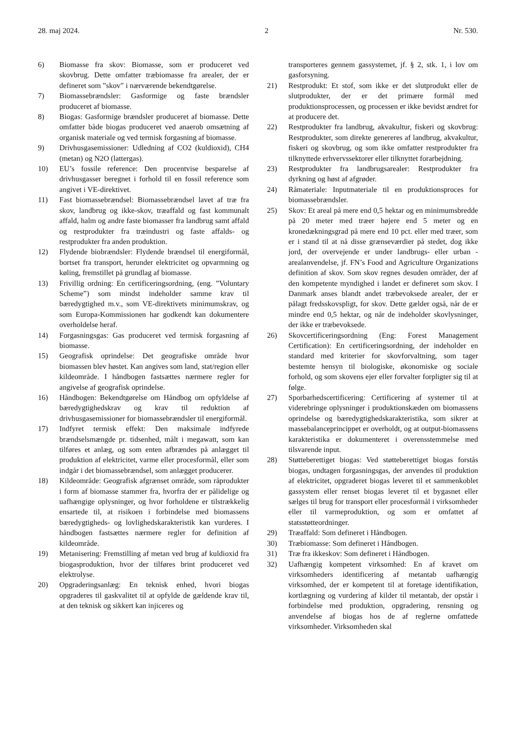28. maj 2024. 2 Nr. 530.
6) Biomasse fra skov: Biomasse, som er produceret ved skovbrug. Dette omfatter træbiomasse fra arealer, der er defineret som ”skov” i nærværende bekendtgørelse.
7) Biomassebrændsler: Gasformige og faste brændsler produceret af biomasse.
8) Biogas: Gasformige brændsler produceret af biomasse. Dette omfatter både biogas produceret ved anaerob omsætning af organisk materiale og ved termisk forgasning af biomasse.
9) Drivhusgasemissioner: Udledning af CO2 (kuldioxid), CH4 (metan) og N2O (lattergas).
10) EU’s fossile reference: Den procentvise besparelse af drivhusgasser beregnet i forhold til en fossil reference som angivet i VE-direktivet.
11) Fast biomassebrændsel: Biomassebrændsel lavet af træ fra skov, landbrug og ikke-skov, træaffald og fast kommunalt affald, halm og andre faste biomasser fra landbrug samt affald og restprodukter fra træindustri og faste affalds- og restprodukter fra anden produktion.
12) Flydende biobrændsler: Flydende brændsel til energiformål, bortset fra transport, herunder elektricitet og opvarmning og køling, fremstillet på grundlag af biomasse.
13) Frivillig ordning: En certificeringsordning, (eng. ”Voluntary Scheme”) som mindst indeholder samme krav til bæredygtighed m.v., som VE-direktivets minimumskrav, og som Europa-Kommissionen har godkendt kan dokumentere overholdelse heraf.
14) Forgasningsgas: Gas produceret ved termisk forgasning af biomasse.
15) Geografisk oprindelse: Det geografiske område hvor biomassen blev høstet. Kan angives som land, stat/region eller kildeområde. I håndbogen fastsættes nærmere regler for angivelse af geografisk oprindelse.
16) Håndbogen: Bekendtgørelse om Håndbog om opfyldelse af bæredygtighedskrav og krav til reduktion af drivhusgasemissioner for biomassebrændsler til energiformål.
17) Indfyret termisk effekt: Den maksimale indfyrede brændselsmængde pr. tidsenhed, målt i megawatt, som kan tilføres et anlæg, og som enten afbrændes på anlægget til produktion af elektricitet, varme eller procesformål, eller som indgår i det biomassebrændsel, som anlægget producerer.
18) Kildeområde: Geografisk afgrænset område, som råprodukter i form af biomasse stammer fra, hvorfra der er pålidelige og uafhængige oplysninger, og hvor forholdene er tilstrækkelig ensartede til, at risikoen i forbindelse med biomassens bæredygtigheds- og lovlighedskarakteristik kan vurderes. I håndbogen fastsættes nærmere regler for definition af kildeområde.
19) Metanisering: Fremstilling af metan ved brug af kuldioxid fra biogasproduktion, hvor der tilføres brint produceret ved elektrolyse.
20) Opgraderingsanlæg: En teknisk enhed, hvori biogas opgraderes til gaskvalitet til at opfylde de gældende krav til, at den teknisk og sikkert kan injiceres og
transporteres gennem gassystemet, jf. § 2, stk. 1, i lov om gasforsyning.
21) Restprodukt: Et stof, som ikke er det slutprodukt eller de slutprodukter, der er det primære formål med produktionsprocessen, og processen er ikke bevidst ændret for at producere det.
22) Restprodukter fra landbrug, akvakultur, fiskeri og skovbrug: Restprodukter, som direkte genereres af landbrug, akvakultur, fiskeri og skovbrug, og som ikke omfatter restprodukter fra tilknyttede erhvervssektorer eller tilknyttet forarbejdning.
23) Restprodukter fra landbrugsarealer: Restprodukter fra dyrkning og høst af afgrøder.
24) Råmateriale: Inputmateriale til en produktionsproces for biomassebrændsler.
25) Skov: Et areal på mere end 0,5 hektar og en minimumsbredde på 20 meter med træer højere end 5 meter og en kronedækningsgrad på mere end 10 pct. eller med træer, som er i stand til at nå disse grænseværdier på stedet, dog ikke jord, der overvejende er under landbrugs- eller urban -arealanvendelse, jf. FN’s Food and Agriculture Organizations definition af skov. Som skov regnes desuden områder, der af den kompetente myndighed i landet er defineret som skov. I Danmark anses blandt andet træbevoksede arealer, der er pålagt fredsskovspligt, for skov. Dette gælder også, når de er mindre end 0,5 hektar, og når de indeholder skovlysninger, der ikke er træbevoksede.
26) Skovcertificeringsordning (Eng: Forest Management Certification): En certificeringsordning, der indeholder en standard med kriterier for skovforvaltning, som tager bestemte hensyn til biologiske, økonomiske og sociale forhold, og som skovens ejer eller forvalter forpligter sig til at følge.
27) Sporbarhedscertificering: Certificering af systemer til at viderebringe oplysninger i produktionskæden om biomassens oprindelse og bæredygtighedskarakteristika, som sikrer at massebalanceprincippet er overholdt, og at output-biomassens karakteristika er dokumenteret i overensstemmelse med tilsvarende input.
28) Støtteberettiget biogas: Ved støtteberettiget biogas forstås biogas, undtagen forgasningsgas, der anvendes til produktion af elektricitet, opgraderet biogas leveret til et sammenkoblet gassystem eller renset biogas leveret til et bygasnet eller sælges til brug for transport eller procesformål i virksomheder eller til varmeproduktion, og som er omfattet af statsstøtteordninger.
29) Træaffald: Som defineret i Håndbogen.
30) Træbiomasse: Som defineret i Håndbogen.
31) Træ fra ikkeskov: Som defineret i Håndbogen.
32) Uafhængig kompetent virksomhed: En af kravet om virksomheders identificering af metantab uafhængig virksomhed, der er kompetent til at foretage identifikation, kortlægning og vurdering af kilder til metantab, der opstår i forbindelse med produktion, opgradering, rensning og anvendelse af biogas hos de af reglerne omfattede virksomheder. Virksomheden skal